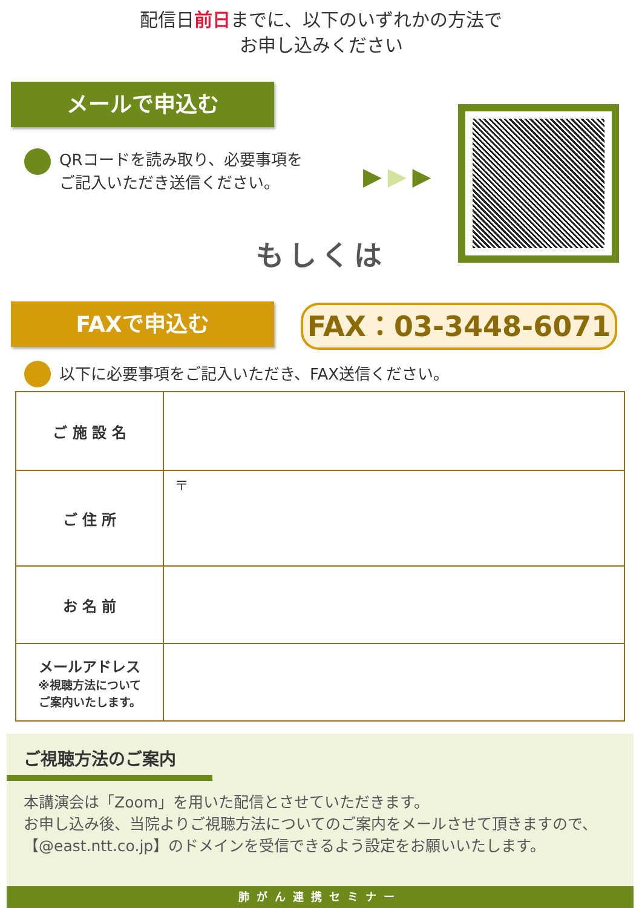配信日前日までに、以下のいずれかの方法で
お申し込みください
メールで申込む
QRコードを読み取り、必要事項を
ご記入いただき送信ください。
▶▶▶
もしくは
FAXで申込む FAX：03-3448-6071
以下に必要事項をご記入いただき、FAX送信ください。
| ご 施 設 名 | |
| ご 住 所 | 〒 |
| お 名 前 | |
| メールアドレス ※視聴方法について ご案内いたします。 | |
ご視聴方法のご案内
本講演会は「Zoom」を用いた配信とさせていただきます。
お申し込み後、当院よりご視聴方法についてのご案内をメールさせて頂きますので、【@east.ntt.co.jp】のドメインを受信できるよう設定をお願いいたします。
肺がん連携セミナー